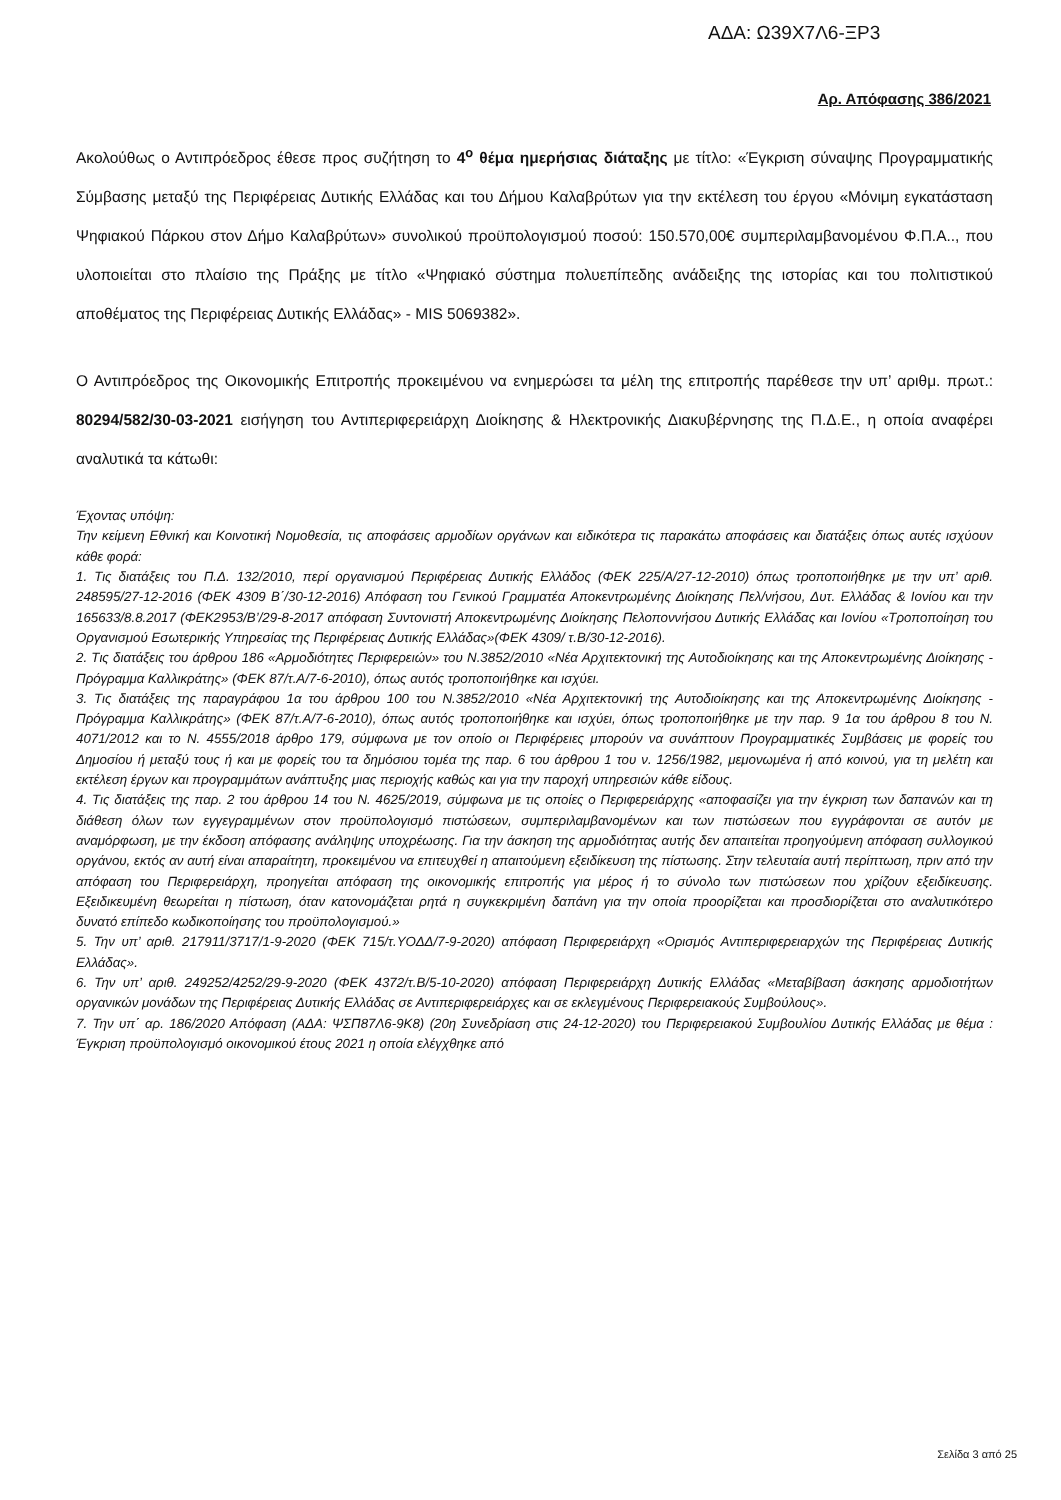ΑΔΑ: Ω39Χ7Λ6-ΞΡ3
Αρ. Απόφασης 386/2021
Ακολούθως ο Αντιπρόεδρος έθεσε προς συζήτηση το 4<sup>ο</sup> θέμα ημερήσιας διάταξης με τίτλο: «Έγκριση σύναψης Προγραμματικής Σύμβασης μεταξύ της Περιφέρειας Δυτικής Ελλάδας και του Δήμου Καλαβρύτων για την εκτέλεση του έργου «Μόνιμη εγκατάσταση Ψηφιακού Πάρκου στον Δήμο Καλαβρύτων» συνολικού προϋπολογισμού ποσού: 150.570,00€ συμπεριλαμβανομένου Φ.Π.Α.., που υλοποιείται στο πλαίσιο της Πράξης με τίτλο «Ψηφιακό σύστημα πολυεπίπεδης ανάδειξης της ιστορίας και του πολιτιστικού αποθέματος της Περιφέρειας Δυτικής Ελλάδας» - MIS 5069382».
Ο Αντιπρόεδρος της Οικονομικής Επιτροπής προκειμένου να ενημερώσει τα μέλη της επιτροπής παρέθεσε την υπ’ αριθμ. πρωτ.: 80294/582/30-03-2021 εισήγηση του Αντιπεριφερειάρχη Διοίκησης & Ηλεκτρονικής Διακυβέρνησης της Π.Δ.Ε., η οποία αναφέρει αναλυτικά τα κάτωθι:
Έχοντας υπόψη:
Την κείμενη Εθνική και Κοινοτική Νομοθεσία, τις αποφάσεις αρμοδίων οργάνων και ειδικότερα τις παρακάτω αποφάσεις και διατάξεις όπως αυτές ισχύουν κάθε φορά:
1. Τις διατάξεις του Π.Δ. 132/2010, περί οργανισμού Περιφέρειας Δυτικής Ελλάδος (ΦΕΚ 225/Α/27-12-2010) όπως τροποποιήθηκε με την υπ’ αριθ. 248595/27-12-2016 (ΦΕΚ 4309 Β΄/30-12-2016) Απόφαση του Γενικού Γραμματέα Αποκεντρωμένης Διοίκησης Πελ/νήσου, Δυτ. Ελλάδας & Ιονίου και την 165633/8.8.2017 (ΦΕΚ2953/Β’/29-8-2017 απόφαση Συντονιστή Αποκεντρωμένης Διοίκησης Πελοποννήσου Δυτικής Ελλάδας και Ιονίου «Τροποποίηση του Οργανισμού Εσωτερικής Υπηρεσίας της Περιφέρειας Δυτικής Ελλάδας»(ΦΕΚ 4309/ τ.Β/30-12-2016).
2. Τις διατάξεις του άρθρου 186 «Αρμοδιότητες Περιφερειών» του Ν.3852/2010 «Νέα Αρχιτεκτονική της Αυτοδιοίκησης και της Αποκεντρωμένης Διοίκησης - Πρόγραμμα Καλλικράτης» (ΦΕΚ 87/τ.Α/7-6-2010), όπως αυτός τροποποιήθηκε και ισχύει.
3. Τις διατάξεις της παραγράφου 1α του άρθρου 100 του Ν.3852/2010 «Νέα Αρχιτεκτονική της Αυτοδιοίκησης και της Αποκεντρωμένης Διοίκησης - Πρόγραμμα Καλλικράτης» (ΦΕΚ 87/τ.Α/7-6-2010), όπως αυτός τροποποιήθηκε και ισχύει, όπως τροποποιήθηκε με την παρ. 9 1α του άρθρου 8 του Ν. 4071/2012 και το Ν. 4555/2018 άρθρο 179, σύμφωνα με τον οποίο οι Περιφέρειες μπορούν να συνάπτουν Προγραμματικές Συμβάσεις με φορείς του Δημοσίου ή μεταξύ τους ή και με φορείς του τα δημόσιου τομέα της παρ. 6 του άρθρου 1 του ν. 1256/1982, μεμονωμένα ή από κοινού, για τη μελέτη και εκτέλεση έργων και προγραμμάτων ανάπτυξης μιας περιοχής καθώς και για την παροχή υπηρεσιών κάθε είδους.
4. Τις διατάξεις της παρ. 2 του άρθρου 14 του Ν. 4625/2019, σύμφωνα με τις οποίες ο Περιφερειάρχης «αποφασίζει για την έγκριση των δαπανών και τη διάθεση όλων των εγγεγραμμένων στον προϋπολογισμό πιστώσεων, συμπεριλαμβανομένων και των πιστώσεων που εγγράφονται σε αυτόν με αναμόρφωση, με την έκδοση απόφασης ανάληψης υποχρέωσης. Για την άσκηση της αρμοδιότητας αυτής δεν απαιτείται προηγούμενη απόφαση συλλογικού οργάνου, εκτός αν αυτή είναι απαραίτητη, προκειμένου να επιτευχθεί η απαιτούμενη εξειδίκευση της πίστωσης. Στην τελευταία αυτή περίπτωση, πριν από την απόφαση του Περιφερειάρχη, προηγείται απόφαση της οικονομικής επιτροπής για μέρος ή το σύνολο των πιστώσεων που χρίζουν εξειδίκευσης. Εξειδικευμένη θεωρείται η πίστωση, όταν κατονομάζεται ρητά η συγκεκριμένη δαπάνη για την οποία προορίζεται και προσδιορίζεται στο αναλυτικότερο δυνατό επίπεδο κωδικοποίησης του προϋπολογισμού.»
5. Την υπ’ αριθ. 217911/3717/1-9-2020 (ΦΕΚ 715/τ.ΥΟΔΔ/7-9-2020) απόφαση Περιφερειάρχη «Ορισμός Αντιπεριφερειαρχών της Περιφέρειας Δυτικής Ελλάδας».
6. Την υπ’ αριθ. 249252/4252/29-9-2020 (ΦΕΚ 4372/τ.Β/5-10-2020) απόφαση Περιφερειάρχη Δυτικής Ελλάδας «Μεταβίβαση άσκησης αρμοδιοτήτων οργανικών μονάδων της Περιφέρειας Δυτικής Ελλάδας σε Αντιπεριφερειάρχες και σε εκλεγμένους Περιφερειακούς Συμβούλους».
7. Την υπ΄ αρ. 186/2020 Απόφαση (ΑΔΑ: ΨΣΠ87Λ6-9Κ8) (20η Συνεδρίαση στις 24-12-2020) του Περιφερειακού Συμβουλίου Δυτικής Ελλάδας με θέμα : Έγκριση προϋπολογισμό οικονομικού έτους 2021 η οποία ελέγχθηκε από
Σελίδα 3 από 25